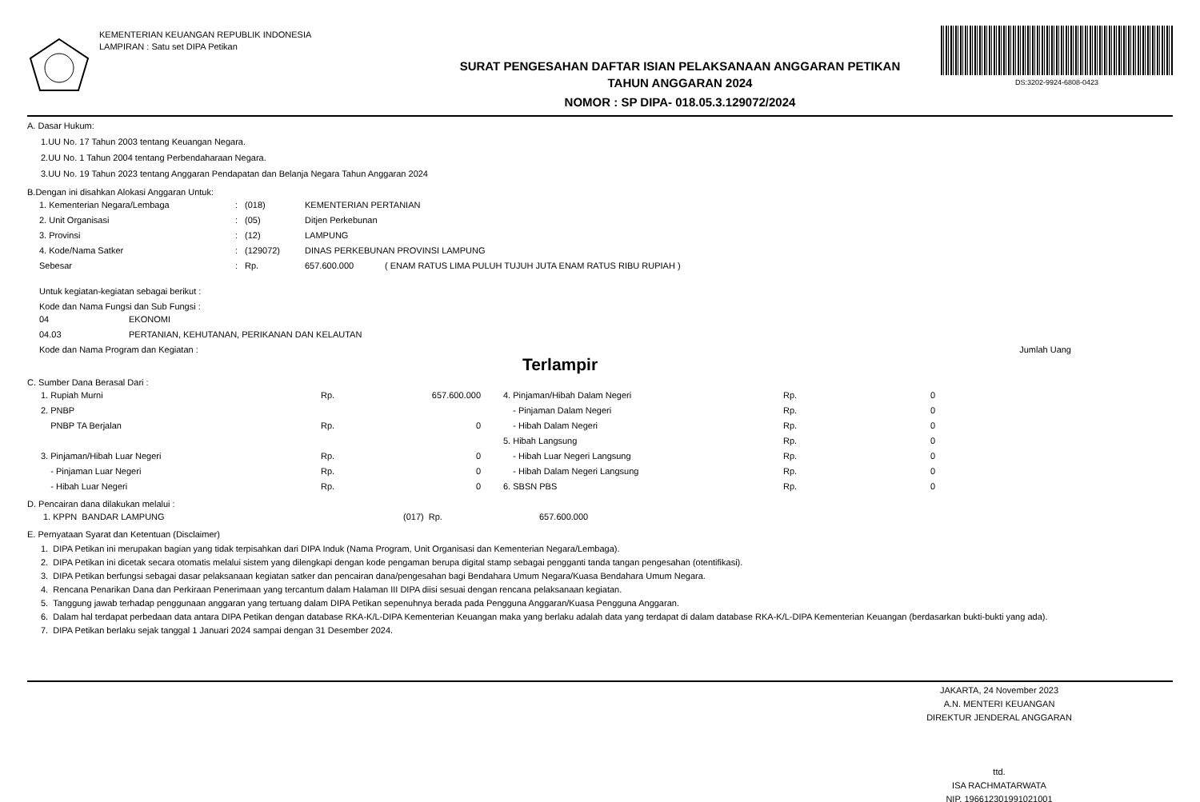KEMENTERIAN KEUANGAN REPUBLIK INDONESIA
LAMPIRAN : Satu set DIPA Petikan
SURAT PENGESAHAN DAFTAR ISIAN PELAKSANAAN ANGGARAN PETIKAN
TAHUN ANGGARAN 2024
NOMOR : SP DIPA- 018.05.3.129072/2024
DS:3202-9924-6808-0423
A. Dasar Hukum:
1.UU No. 17 Tahun 2003 tentang Keuangan Negara.
2.UU No. 1 Tahun 2004 tentang Perbendaharaan Negara.
3.UU No. 19 Tahun 2023 tentang Anggaran Pendapatan dan Belanja Negara Tahun Anggaran 2024
B.Dengan ini disahkan Alokasi Anggaran Untuk:
| 1. Kementerian Negara/Lembaga | : | (018) | KEMENTERIAN PERTANIAN | |
| 2. Unit Organisasi | : | (05) | Ditjen Perkebunan | |
| 3. Provinsi | : | (12) | LAMPUNG | |
| 4. Kode/Nama Satker | : | (129072) | DINAS PERKEBUNAN PROVINSI LAMPUNG | |
| Sebesar | : | Rp. | 657.600.000 | ( ENAM RATUS LIMA PULUH TUJUH JUTA ENAM RATUS RIBU RUPIAH ) |
Untuk kegiatan-kegiatan sebagai berikut :
Kode dan Nama Fungsi dan Sub Fungsi :
| 04 | EKONOMI |
| 04.03 | PERTANIAN, KEHUTANAN, PERIKANAN DAN KELAUTAN |
Kode dan Nama Program dan Kegiatan : Jumlah Uang
Terlampir
C. Sumber Dana Berasal Dari :
| 1. Rupiah Murni | Rp. | 657.600.000 | | 4. Pinjaman/Hibah Dalam Negeri | Rp. | 0 |
| 2. PNBP | | | | - Pinjaman Dalam Negeri | Rp. | 0 |
| PNBP TA Berjalan | Rp. | 0 | | - Hibah Dalam Negeri | Rp. | 0 |
| | | | | 5. Hibah Langsung | Rp. | 0 |
| 3. Pinjaman/Hibah Luar Negeri | Rp. | 0 | | - Hibah Luar Negeri Langsung | Rp. | 0 |
| - Pinjaman Luar Negeri | Rp. | 0 | | - Hibah Dalam Negeri Langsung | Rp. | 0 |
| - Hibah Luar Negeri | Rp. | 0 | | 6. SBSN PBS | Rp. | 0 |
D. Pencairan dana dilakukan melalui :
| 1. KPPN BANDAR LAMPUNG | (017) Rp. | 657.600.000 |
E. Pernyataan Syarat dan Ketentuan (Disclaimer)
1. DIPA Petikan ini merupakan bagian yang tidak terpisahkan dari DIPA Induk (Nama Program, Unit Organisasi dan Kementerian Negara/Lembaga).
2. DIPA Petikan ini dicetak secara otomatis melalui sistem yang dilengkapi dengan kode pengaman berupa digital stamp sebagai pengganti tanda tangan pengesahan (otentifikasi).
3. DIPA Petikan berfungsi sebagai dasar pelaksanaan kegiatan satker dan pencairan dana/pengesahan bagi Bendahara Umum Negara/Kuasa Bendahara Umum Negara.
4. Rencana Penarikan Dana dan Perkiraan Penerimaan yang tercantum dalam Halaman III DIPA diisi sesuai dengan rencana pelaksanaan kegiatan.
5. Tanggung jawab terhadap penggunaan anggaran yang tertuang dalam DIPA Petikan sepenuhnya berada pada Pengguna Anggaran/Kuasa Pengguna Anggaran.
6. Dalam hal terdapat perbedaan data antara DIPA Petikan dengan database RKA-K/L-DIPA Kementerian Keuangan maka yang berlaku adalah data yang terdapat di dalam database RKA-K/L-DIPA Kementerian Keuangan (berdasarkan bukti-bukti yang ada).
7. DIPA Petikan berlaku sejak tanggal 1 Januari 2024 sampai dengan 31 Desember 2024.
JAKARTA, 24 November 2023
A.N. MENTERI KEUANGAN
DIREKTUR JENDERAL ANGGARAN
ttd.
ISA RACHMATARWATA
NIP. 196612301991021001